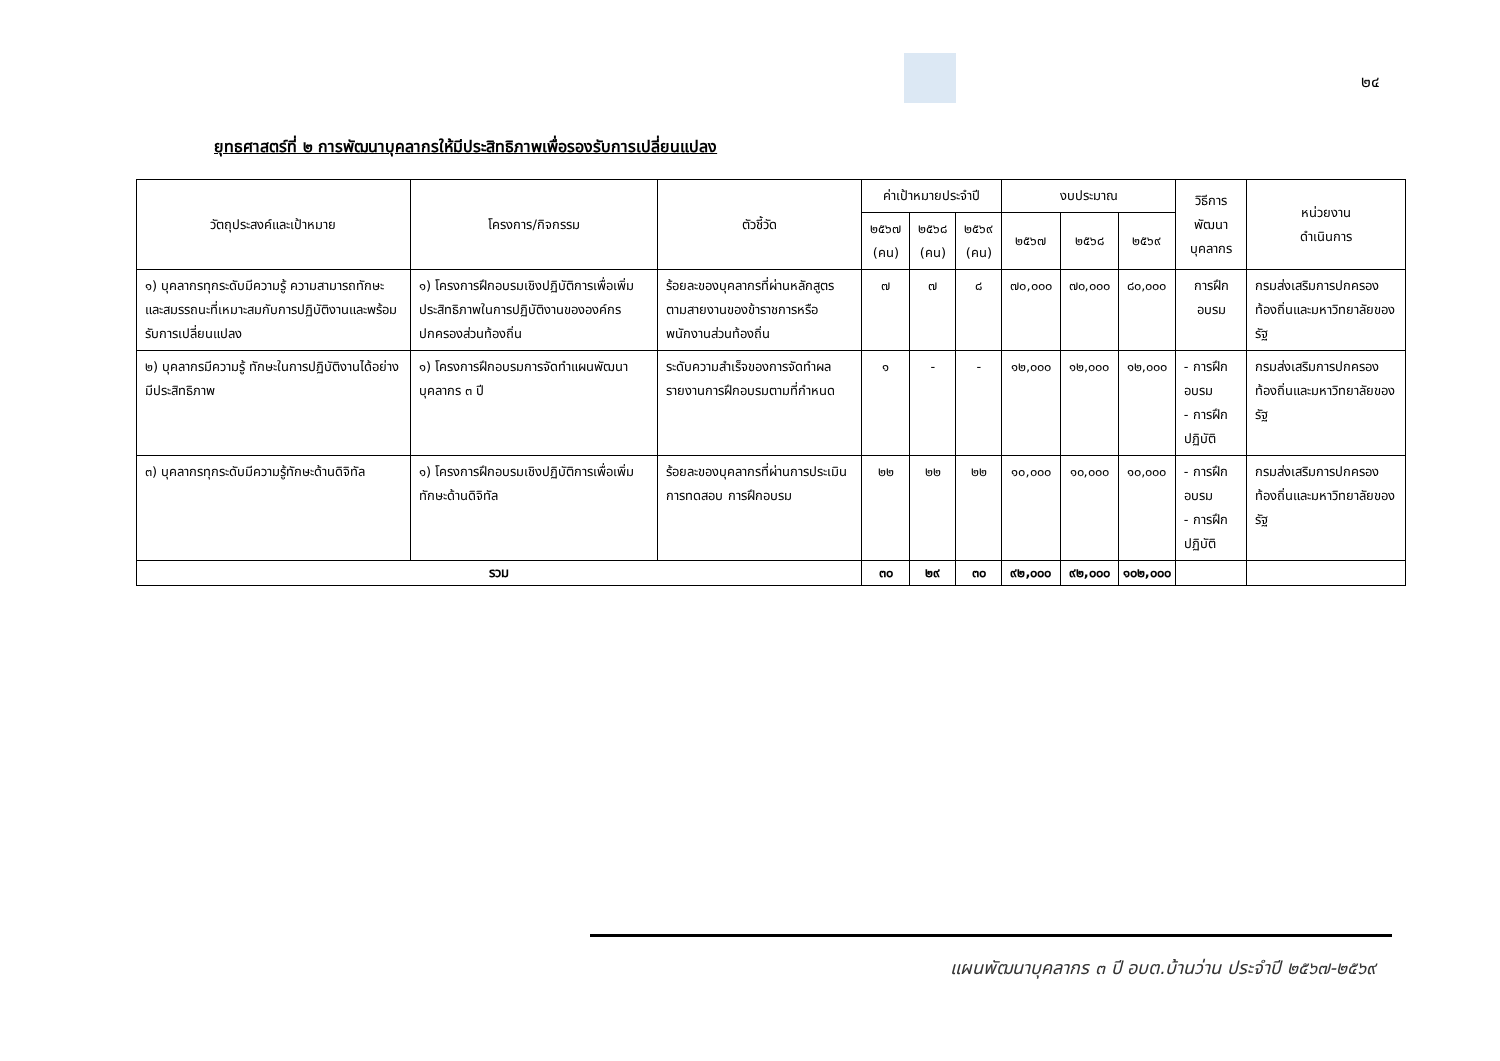๒๔
ยุทธศาสตร์ที่ ๒ การพัฒนาบุคลากรให้มีประสิทธิภาพเพื่อรองรับการเปลี่ยนแปลง
| วัตถุประสงค์และเป้าหมาย | โครงการ/กิจกรรม | ตัวชี้วัด | ค่าเป้าหมายประจำปี | | | งบประมาณ | | | วิธีการพัฒนา บุคลากร | หน่วยงาน ดำเนินการ |
| --- | --- | --- | --- | --- | --- | --- | --- | --- | --- | --- |
| | | | ๒๕๖๗ (คน) | ๒๕๖๘ (คน) | ๒๕๖๙ (คน) | ๒๕๖๗ | ๒๕๖๘ | ๒๕๖๙ | | |
| ๑) บุคลากรทุกระดับมีความรู้ ความสามารถทักษะและสมรรถนะที่เหมาะสมกับการปฏิบัติงานและพร้อมรับการเปลี่ยนแปลง | ๑) โครงการฝึกอบรมเชิงปฏิบัติการเพื่อเพิ่มประสิทธิภาพในการปฏิบัติงานขององค์กรปกครองส่วนท้องถิ่น | ร้อยละของบุคลากรที่ผ่านหลักสูตรตามสายงานของข้าราชการหรือพนักงานส่วนท้องถิ่น | ๗ | ๗ | ๘ | ๗๐,๐๐๐ | ๗๐,๐๐๐ | ๘๐,๐๐๐ | การฝึกอบรม | กรมส่งเสริมการปกครองท้องถิ่นและมหาวิทยาลัยของรัฐ |
| ๒) บุคลากรมีความรู้ ทักษะในการปฏิบัติงานได้อย่างมีประสิทธิภาพ | ๑) โครงการฝึกอบรมการจัดทำแผนพัฒนาบุคลากร ๓ ปี | ระดับความสำเร็จของการจัดทำผลรายงานการฝึกอบรมตามที่กำหนด | ๑ | - | - | ๑๒,๐๐๐ | ๑๒,๐๐๐ | ๑๒,๐๐๐ | - การฝึกอบรม - การฝึกปฏิบัติ | กรมส่งเสริมการปกครองท้องถิ่นและมหาวิทยาลัยของรัฐ |
| ๓) บุคลากรทุกระดับมีความรู้ทักษะด้านดิจิทัล | ๑) โครงการฝึกอบรมเชิงปฏิบัติการเพื่อเพิ่มทักษะด้านดิจิทัล | ร้อยละของบุคลากรที่ผ่านการประเมินการทดสอบ การฝึกอบรม | ๒๒ | ๒๒ | ๒๒ | ๑๐,๐๐๐ | ๑๐,๐๐๐ | ๑๐,๐๐๐ | - การฝึกอบรม - การฝึกปฏิบัติ | กรมส่งเสริมการปกครองท้องถิ่นและมหาวิทยาลัยของรัฐ |
| รวม | | | ๓๐ | ๒๙ | ๓๐ | ๙๒,๐๐๐ | ๙๒,๐๐๐ | ๑๐๒,๐๐๐ | | |
แผนพัฒนาบุคลากร ๓ ปี อบต.บ้านว่าน ประจำปี ๒๕๖๗-๒๕๖๙